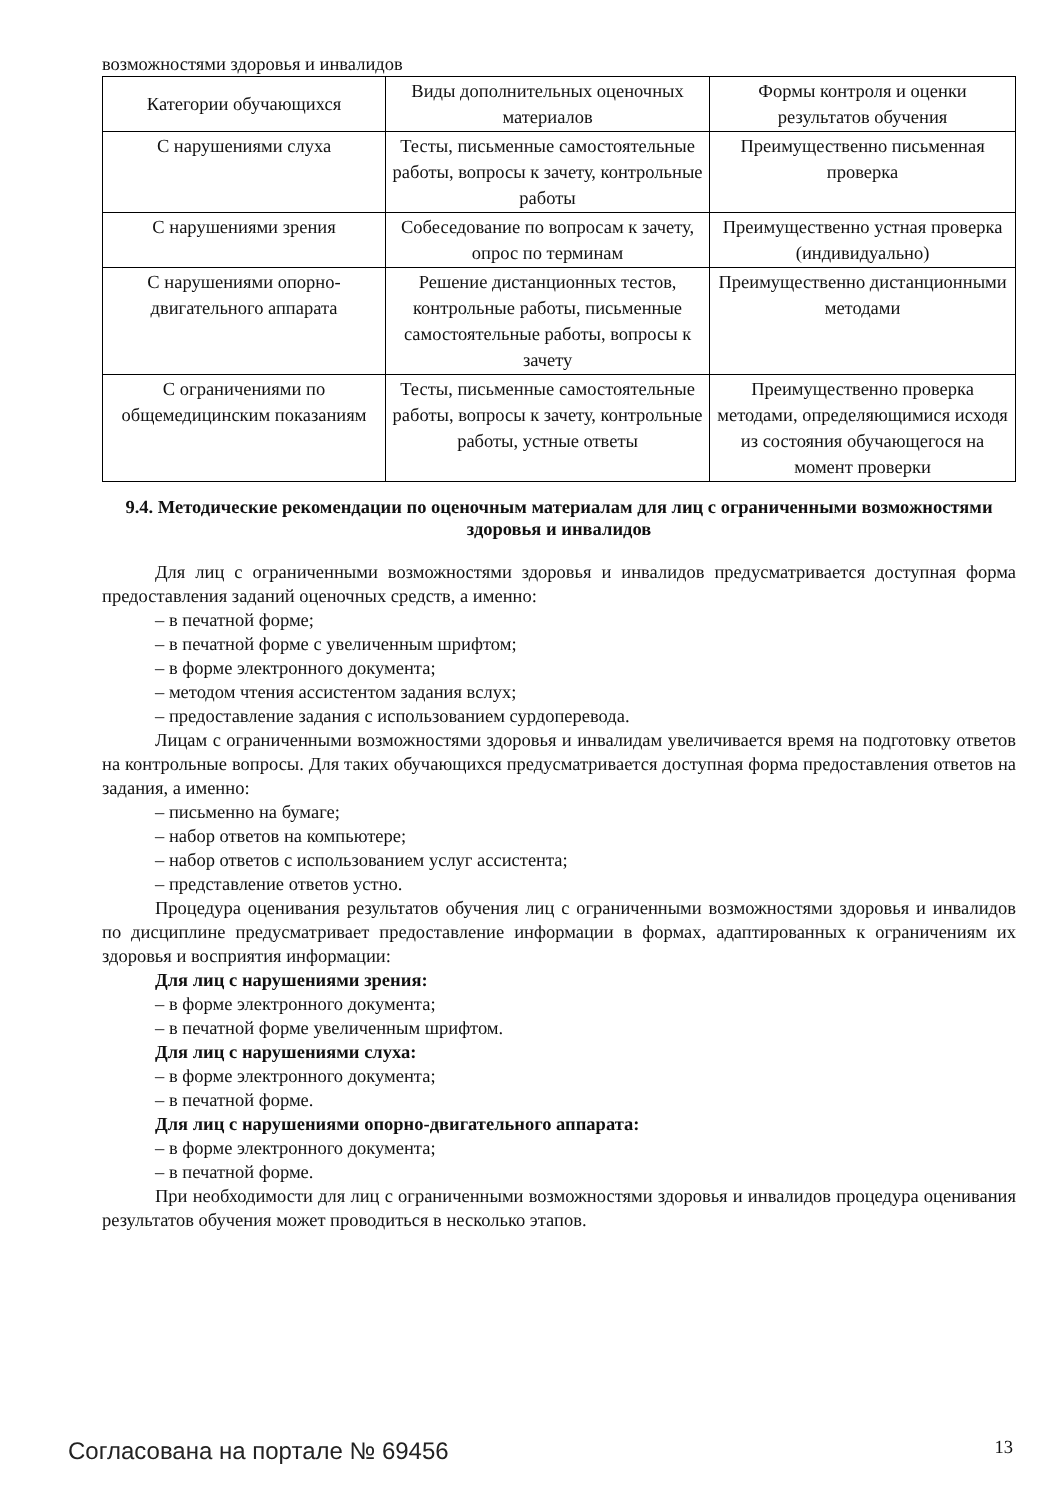возможностями здоровья и инвалидов
| Категории обучающихся | Виды дополнительных оценочных материалов | Формы контроля и оценки результатов обучения |
| С нарушениями слуха | Тесты, письменные самостоятельные работы, вопросы к зачету, контрольные работы | Преимущественно письменная проверка |
| С нарушениями зрения | Собеседование по вопросам к зачету, опрос по терминам | Преимущественно устная проверка (индивидуально) |
| С нарушениями опорно-двигательного аппарата | Решение дистанционных тестов, контрольные работы, письменные самостоятельные работы, вопросы к зачету | Преимущественно дистанционными методами |
| С ограничениями по общемедицинским показаниям | Тесты, письменные самостоятельные работы, вопросы к зачету, контрольные работы, устные ответы | Преимущественно проверка методами, определяющимися исходя из состояния обучающегося на момент проверки |
9.4. Методические рекомендации по оценочным материалам для лиц с ограниченными возможностями здоровья и инвалидов
Для лиц с ограниченными возможностями здоровья и инвалидов предусматривается доступная форма предоставления заданий оценочных средств, а именно:
– в печатной форме;
– в печатной форме с увеличенным шрифтом;
– в форме электронного документа;
– методом чтения ассистентом задания вслух;
– предоставление задания с использованием сурдоперевода.
Лицам с ограниченными возможностями здоровья и инвалидам увеличивается время на подготовку ответов на контрольные вопросы. Для таких обучающихся предусматривается доступная форма предоставления ответов на задания, а именно:
– письменно на бумаге;
– набор ответов на компьютере;
– набор ответов с использованием услуг ассистента;
– представление ответов устно.
Процедура оценивания результатов обучения лиц с ограниченными возможностями здоровья и инвалидов по дисциплине предусматривает предоставление информации в формах, адаптированных к ограничениям их здоровья и восприятия информации:
Для лиц с нарушениями зрения:
– в форме электронного документа;
– в печатной форме увеличенным шрифтом.
Для лиц с нарушениями слуха:
– в форме электронного документа;
– в печатной форме.
Для лиц с нарушениями опорно-двигательного аппарата:
– в форме электронного документа;
– в печатной форме.
При необходимости для лиц с ограниченными возможностями здоровья и инвалидов процедура оценивания результатов обучения может проводиться в несколько этапов.
Согласована на портале № 69456 13